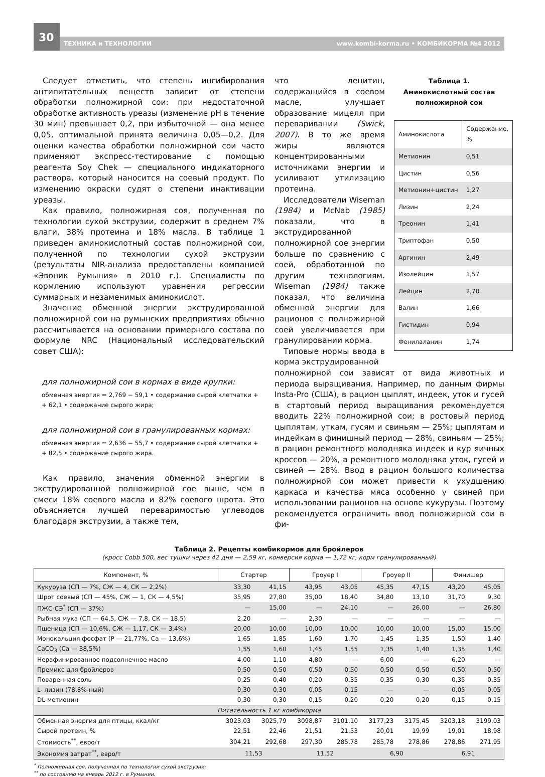30
ТЕХНИКА и ТЕХНОЛОГИИ www.kombi-korma.ru • КОМБИКОРМА №4 2012
Следует отметить, что степень ингибирования антипитательных веществ зависит от степени обработки полножирной сои: при недостаточной обработке активность уреазы (изменение pH в течение 30 мин) превышает 0,2, при избыточной — она менее 0,05, оптимальной принята величина 0,05—0,2. Для оценки качества обработки полножирной сои часто применяют экспресс-тестирование с помощью реагента Soy Chek — специального индикаторного раствора, который наносится на соевый продукт. По изменению окраски судят о степени инактивации уреазы.
Как правило, полножирная соя, полученная по технологии сухой экструзии, содержит в среднем 7% влаги, 38% протеина и 18% масла. В таблице 1 приведен аминокислотный состав полножирной сои, полученной по технологии сухой экструзии (результаты NIR-анализа предоставлены компанией «Эвоник Румыния» в 2010 г.). Специалисты по кормлению используют уравнения регрессии суммарных и незаменимых аминокислот.
Значение обменной энергии экструдированной полножирной сои на румынских предприятиях обычно рассчитывается на основании примерного состава по формуле NRC (Национальный исследовательский совет США):
для полножирной сои в кормах в виде крупки:
обменная энергия = 2,769 − 59,1 • содержание сырой клетчатки +
+ 62,1 • содержание сырого жира;
для полножирной сои в гранулированных кормах:
обменная энергия = 2,636 − 55,7 • содержание сырой клетчатки +
+ 82,5 • содержание сырого жира.
Как правило, значения обменной энергии в экструдированной полножирной сое выше, чем в смеси 18% соевого масла и 82% соевого шрота. Это объясняется лучшей переваримостью углеводов благодаря экструзии, а также тем,
что лецитин, содержащийся в соевом масле, улучшает образование мицелл при переваривании (Swick, 2007). В то же время жиры являются концентрированными источниками энергии и усиливают утилизацию протеина.
Исследователи Wiseman (1984) и McNab (1985) показали, что в экструдированной полножирной сое энергии больше по сравнению с соей, обработанной по другим технологиям. Wiseman (1984) также показал, что величина обменной энергии для рационов с полножирной соей увеличивается при гранулировании корма.
Типовые нормы ввода в корма экструдированной
Таблица 1.
Аминокислотный состав полножирной сои
| Аминокислота | Содержание, % |
| --- | --- |
| Метионин | 0,51 |
| Цистин | 0,56 |
| Метионин+цистин | 1,27 |
| Лизин | 2,24 |
| Треонин | 1,41 |
| Триптофан | 0,50 |
| Аргинин | 2,49 |
| Изолейцин | 1,57 |
| Лейцин | 2,70 |
| Валин | 1,66 |
| Гистидин | 0,94 |
| Фенилаланин | 1,74 |
полножирной сои зависят от вида животных и периода выращивания. Например, по данным фирмы Insta-Pro (США), в рацион цыплят, индеек, уток и гусей в стартовый период выращивания рекомендуется вводить 22% полножирной сои; в ростовый период цыплятам, уткам, гусям и свиньям — 25%; цыплятам и индейкам в финишный период — 28%, свиньям — 25%; в рацион ремонтного молодняка индеек и кур яичных кроссов — 20%, а ремонтного молодняка уток, гусей и свиней — 28%. Ввод в рацион большого количества полножирной сои может привести к ухудшению каркаса и качества мяса особенно у свиней при использовании рационов на основе кукурузы. Поэтому рекомендуется ограничить ввод полножирной сои в фи-
Таблица 2. Рецепты комбикормов для бройлеров
(кросс Cobb 500, вес тушки через 42 дня — 2,59 кг, конверсия корма — 1,72 кг, корм гранулированный)
| Компонент, % | Стартер | | Гроуер I | | Гроуер II | | Финишер | |
| --- | --- | --- | --- | --- | --- | --- | --- | --- |
| Кукуруза (СП — 7%, СЖ — 4, СК — 2,2%) | 33,30 | 41,15 | 43,95 | 43,05 | 45,35 | 47,15 | 43,20 | 45,05 |
| Шрот соевый (СП — 45%, СЖ — 1, СК — 4,5%) | 35,95 | 27,80 | 35,00 | 18,40 | 34,80 | 13,10 | 31,70 | 9,30 |
| ПЖС-СЭ<sup>*</sup> (СП — 37%) | — | 15,00 | — | 24,10 | — | 26,00 | — | 26,80 |
| Рыбная мука (СП — 64,5, СЖ — 7,8, СК — 18,5) | 2,20 | — | 2,30 | — | — | — | — | — |
| Пшеница (СП — 10,6%, СЖ — 1,17, СК — 3,4%) | 20,00 | 10,00 | 10,00 | 10,00 | 10,00 | 10,00 | 15,00 | 15,00 |
| Монокальция фосфат (Р — 21,77%, Са — 13,6%) | 1,65 | 1,85 | 1,60 | 1,70 | 1,45 | 1,35 | 1,50 | 1,40 |
| CaCO<sub>3</sub> (Са — 38,5%) | 1,55 | 1,60 | 1,45 | 1,55 | 1,35 | 1,40 | 1,35 | 1,40 |
| Нерафинированное подсолнечное масло | 4,00 | 1,10 | 4,80 | — | 6,00 | — | 6,20 | — |
| Премикс для бройлеров | 0,50 | 0,50 | 0,50 | 0,50 | 0,50 | 0,50 | 0,50 | 0,50 |
| Поваренная соль | 0,25 | 0,40 | 0,20 | 0,35 | 0,35 | 0,30 | 0,35 | 0,35 |
| L- лизин (78,8%-ный) | 0,30 | 0,30 | 0,05 | 0,15 | — | — | 0,05 | 0,05 |
| DL-метионин | 0,30 | 0,30 | 0,15 | 0,20 | 0,20 | 0,20 | 0,15 | 0,15 |
| Питательность 1 кг комбикорма | | | | | | | | |
| Обменная энергия для птицы, ккал/кг | 3023,03 | 3025,79 | 3098,87 | 3101,10 | 3177,23 | 3175,45 | 3203,18 | 3199,03 |
| Сырой протеин, % | 22,51 | 22,46 | 21,51 | 21,53 | 20,01 | 19,99 | 19,01 | 18,98 |
| Стоимость<sup>**</sup>, евро/т | 304,21 | 292,68 | 297,30 | 285,78 | 285,78 | 278,86 | 278,86 | 271,95 |
| Экономия затрат<sup>**</sup>, евро/т | 11,53 | | 11,52 | | 6,90 | | 6,91 | |
<sup>*</sup> Полножирная соя, полученная по технологии сухой экструзии;
<sup>**</sup> по состоянию на январь 2012 г. в Румынии.